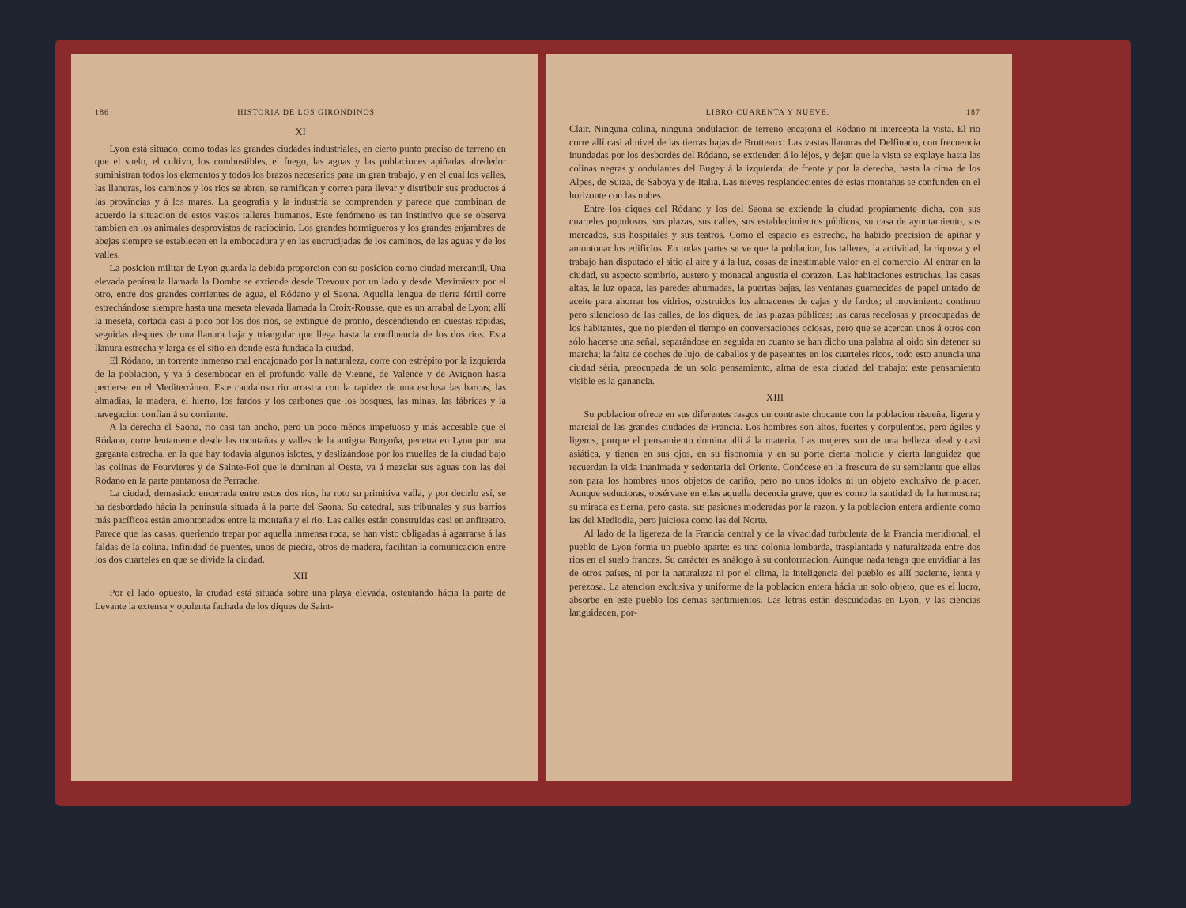186 HISTORIA DE LOS GIRONDINOS.
XI
Lyon está situado, como todas las grandes ciudades industriales, en cierto punto preciso de terreno en que el suelo, el cultivo, los combustibles, el fuego, las aguas y las poblaciones apiñadas alrededor suministran todos los elementos y todos los brazos necesarios para un gran trabajo, y en el cual los valles, las llanuras, los caminos y los rios se abren, se ramifican y corren para llevar y distribuir sus productos á las provincias y á los mares. La geografía y la industria se comprenden y parece que combinan de acuerdo la situacion de estos vastos talleres humanos. Este fenómeno es tan instintivo que se observa tambien en los animales desprovistos de raciocinio. Los grandes hormigueros y los grandes enjambres de abejas siempre se establecen en la embocadura y en las encrucijadas de los caminos, de las aguas y de los valles.
La posicion militar de Lyon guarda la debida proporcion con su posicion como ciudad mercantil. Una elevada península llamada la Dombe se extiende desde Trevoux por un lado y desde Meximieux por el otro, entre dos grandes corrientes de agua, el Ródano y el Saona. Aquella lengua de tierra fértil corre estrechándose siempre hasta una meseta elevada llamada la Croix-Rousse, que es un arrabal de Lyon; allí la meseta, cortada casi á pico por los dos rios, se extingue de pronto, descendiendo en cuestas rápidas, seguidas despues de una llanura baja y triangular que llega hasta la confluencia de los dos rios. Esta llanura estrecha y larga es el sitio en donde está fundada la ciudad.
El Ródano, un torrente inmenso mal encajonado por la naturaleza, corre con estrépito por la izquierda de la poblacion, y va á desembocar en el profundo valle de Vienne, de Valence y de Avignon hasta perderse en el Mediterráneo. Este caudaloso rio arrastra con la rapidez de una esclusa las barcas, las almadías, la madera, el hierro, los fardos y los carbones que los bosques, las minas, las fábricas y la navegacion confian á su corriente.
A la derecha el Saona, rio casi tan ancho, pero un poco ménos impetuoso y más accesible que el Ródano, corre lentamente desde las montañas y valles de la antigua Borgoña, penetra en Lyon por una garganta estrecha, en la que hay todavía algunos islotes, y deslizándose por los muelles de la ciudad bajo las colinas de Fourvieres y de Sainte-Foi que le dominan al Oeste, va á mezclar sus aguas con las del Ródano en la parte pantanosa de Perrache.
La ciudad, demasiado encerrada entre estos dos rios, ha roto su primitiva valla, y por decirlo así, se ha desbordado hácia la península situada á la parte del Saona. Su catedral, sus tribunales y sus barrios más pacíficos están amontonados entre la montaña y el rio. Las calles están construidas casi en anfiteatro. Parece que las casas, queriendo trepar por aquella inmensa roca, se han visto obligadas á agarrarse á las faldas de la colina. Infinidad de puentes, unos de piedra, otros de madera, facilitan la comunicacion entre los dos cuarteles en que se divide la ciudad.
XII
Por el lado opuesto, la ciudad está situada sobre una playa elevada, ostentando hácia la parte de Levante la extensa y opulenta fachada de los diques de Saint-
LIBRO CUARENTA Y NUEVE. 187
Clair. Ninguna colina, ninguna ondulacion de terreno encajona el Ródano ni intercepta la vista. El rio corre allí casi al nivel de las tierras bajas de Brotteaux. Las vastas llanuras del Delfinado, con frecuencia inundadas por los desbordes del Ródano, se extienden á lo léjos, y dejan que la vista se explaye hasta las colinas negras y ondulantes del Bugey á la izquierda; de frente y por la derecha, hasta la cima de los Alpes, de Suiza, de Saboya y de Italia. Las nieves resplandecientes de estas montañas se confunden en el horizonte con las nubes.
Entre los diques del Ródano y los del Saona se extiende la ciudad propiamente dicha, con sus cuarteles populosos, sus plazas, sus calles, sus establecimientos públicos, su casa de ayuntamiento, sus mercados, sus hospitales y sus teatros. Como el espacio es estrecho, ha habido precision de apiñar y amontonar los edificios. En todas partes se ve que la poblacion, los talleres, la actividad, la riqueza y el trabajo han disputado el sitio al aire y á la luz, cosas de inestimable valor en el comercio. Al entrar en la ciudad, su aspecto sombrío, austero y monacal angustia el corazon. Las habitaciones estrechas, las casas altas, la luz opaca, las paredes ahumadas, la puertas bajas, las ventanas guarnecidas de papel untado de aceite para ahorrar los vidrios, obstruidos los almacenes de cajas y de fardos; el movimiento continuo pero silencioso de las calles, de los diques, de las plazas públicas; las caras recelosas y preocupadas de los habitantes, que no pierden el tiempo en conversaciones ociosas, pero que se acercan unos á otros con sólo hacerse una señal, separándose en seguida en cuanto se han dicho una palabra al oido sin detener su marcha; la falta de coches de lujo, de caballos y de paseantes en los cuarteles ricos, todo esto anuncia una ciudad séria, preocupada de un solo pensamiento, alma de esta ciudad del trabajo: este pensamiento visible es la ganancia.
XIII
Su poblacion ofrece en sus diferentes rasgos un contraste chocante con la poblacion risueña, ligera y marcial de las grandes ciudades de Francia. Los hombres son altos, fuertes y corpulentos, pero ágiles y ligeros, porque el pensamiento domina allí á la materia. Las mujeres son de una belleza ideal y casi asiática, y tienen en sus ojos, en su fisonomía y en su porte cierta molicie y cierta languidez que recuerdan la vida inanimada y sedentaria del Oriente. Conócese en la frescura de su semblante que ellas son para los hombres unos objetos de cariño, pero no unos ídolos ni un objeto exclusivo de placer. Aunque seductoras, obsérvase en ellas aquella decencia grave, que es como la santidad de la hermosura; su mirada es tierna, pero casta, sus pasiones moderadas por la razon, y la poblacion entera ardiente como las del Mediodía, pero juiciosa como las del Norte.
Al lado de la ligereza de la Francia central y de la vivacidad turbulenta de la Francia meridional, el pueblo de Lyon forma un pueblo aparte: es una colonia lombarda, trasplantada y naturalizada entre dos rios en el suelo frances. Su carácter es análogo á su conformacion. Aunque nada tenga que envidiar á las de otros países, ni por la naturaleza ni por el clima, la inteligencia del pueblo es allí paciente, lenta y perezosa. La atencion exclusiva y uniforme de la poblacion entera hácia un solo objeto, que es el lucro, absorbe en este pueblo los demas sentimientos. Las letras están descuidadas en Lyon, y las ciencias languidecen, por-